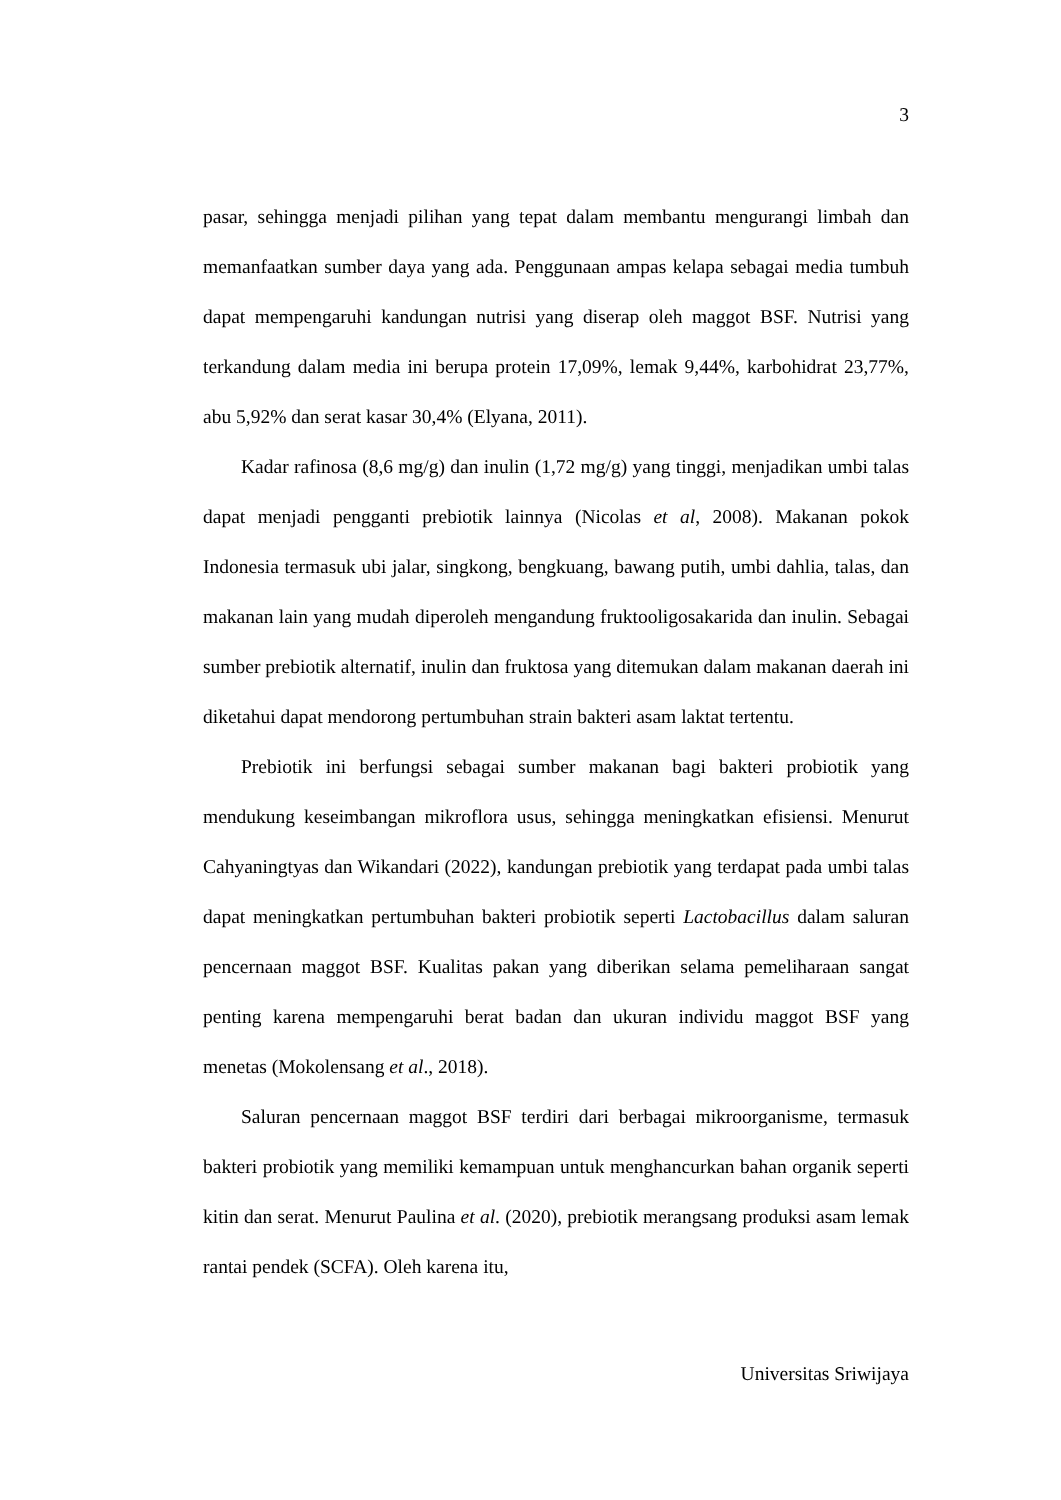3
pasar, sehingga menjadi pilihan yang tepat dalam membantu mengurangi limbah dan memanfaatkan sumber daya yang ada. Penggunaan ampas kelapa sebagai media tumbuh dapat mempengaruhi kandungan nutrisi yang diserap oleh maggot BSF. Nutrisi yang terkandung dalam media ini berupa protein 17,09%, lemak 9,44%, karbohidrat 23,77%, abu 5,92% dan serat kasar 30,4% (Elyana, 2011).
Kadar rafinosa (8,6 mg/g) dan inulin (1,72 mg/g) yang tinggi, menjadikan umbi talas dapat menjadi pengganti prebiotik lainnya (Nicolas et al, 2008). Makanan pokok Indonesia termasuk ubi jalar, singkong, bengkuang, bawang putih, umbi dahlia, talas, dan makanan lain yang mudah diperoleh mengandung fruktooligosakarida dan inulin. Sebagai sumber prebiotik alternatif, inulin dan fruktosa yang ditemukan dalam makanan daerah ini diketahui dapat mendorong pertumbuhan strain bakteri asam laktat tertentu.
Prebiotik ini berfungsi sebagai sumber makanan bagi bakteri probiotik yang mendukung keseimbangan mikroflora usus, sehingga meningkatkan efisiensi. Menurut Cahyaningtyas dan Wikandari (2022), kandungan prebiotik yang terdapat pada umbi talas dapat meningkatkan pertumbuhan bakteri probiotik seperti Lactobacillus dalam saluran pencernaan maggot BSF. Kualitas pakan yang diberikan selama pemeliharaan sangat penting karena mempengaruhi berat badan dan ukuran individu maggot BSF yang menetas (Mokolensang et al., 2018).
Saluran pencernaan maggot BSF terdiri dari berbagai mikroorganisme, termasuk bakteri probiotik yang memiliki kemampuan untuk menghancurkan bahan organik seperti kitin dan serat. Menurut Paulina et al. (2020), prebiotik merangsang produksi asam lemak rantai pendek (SCFA). Oleh karena itu,
Universitas Sriwijaya